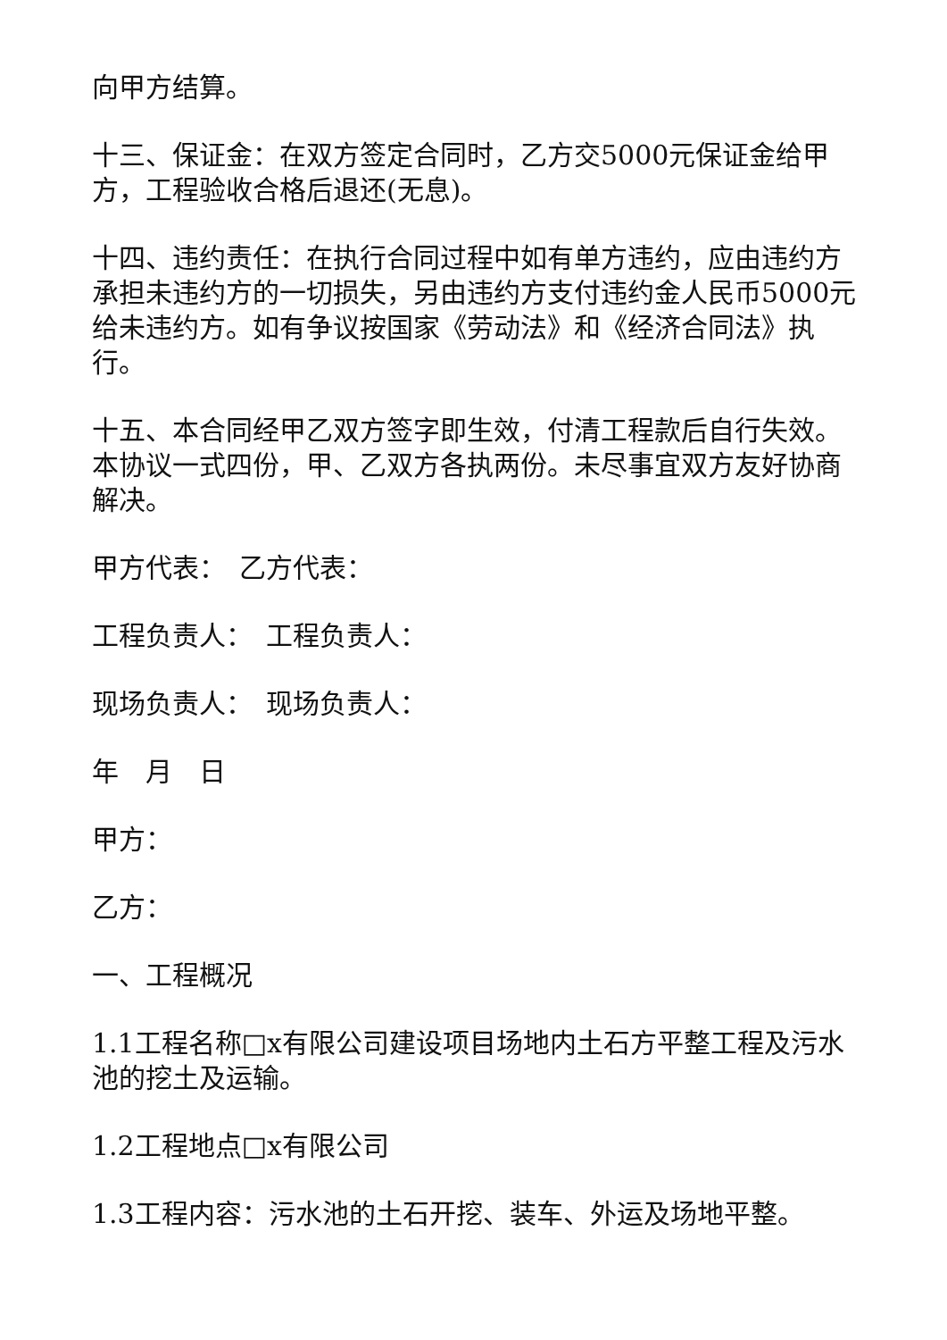向甲方结算。
十三、保证金：在双方签定合同时，乙方交5000元保证金给甲方，工程验收合格后退还(无息)。
十四、违约责任：在执行合同过程中如有单方违约，应由违约方承担未违约方的一切损失，另由违约方支付违约金人民币5000元给未违约方。如有争议按国家《劳动法》和《经济合同法》执行。
十五、本合同经甲乙双方签字即生效，付清工程款后自行失效。本协议一式四份，甲、乙双方各执两份。未尽事宜双方友好协商解决。
甲方代表：　乙方代表：
工程负责人：　工程负责人：
现场负责人：　现场负责人：
年　月　日
甲方：
乙方：
一、工程概况
1.1工程名称□x有限公司建设项目场地内土石方平整工程及污水池的挖土及运输。
1.2工程地点□x有限公司
1.3工程内容：污水池的土石开挖、装车、外运及场地平整。